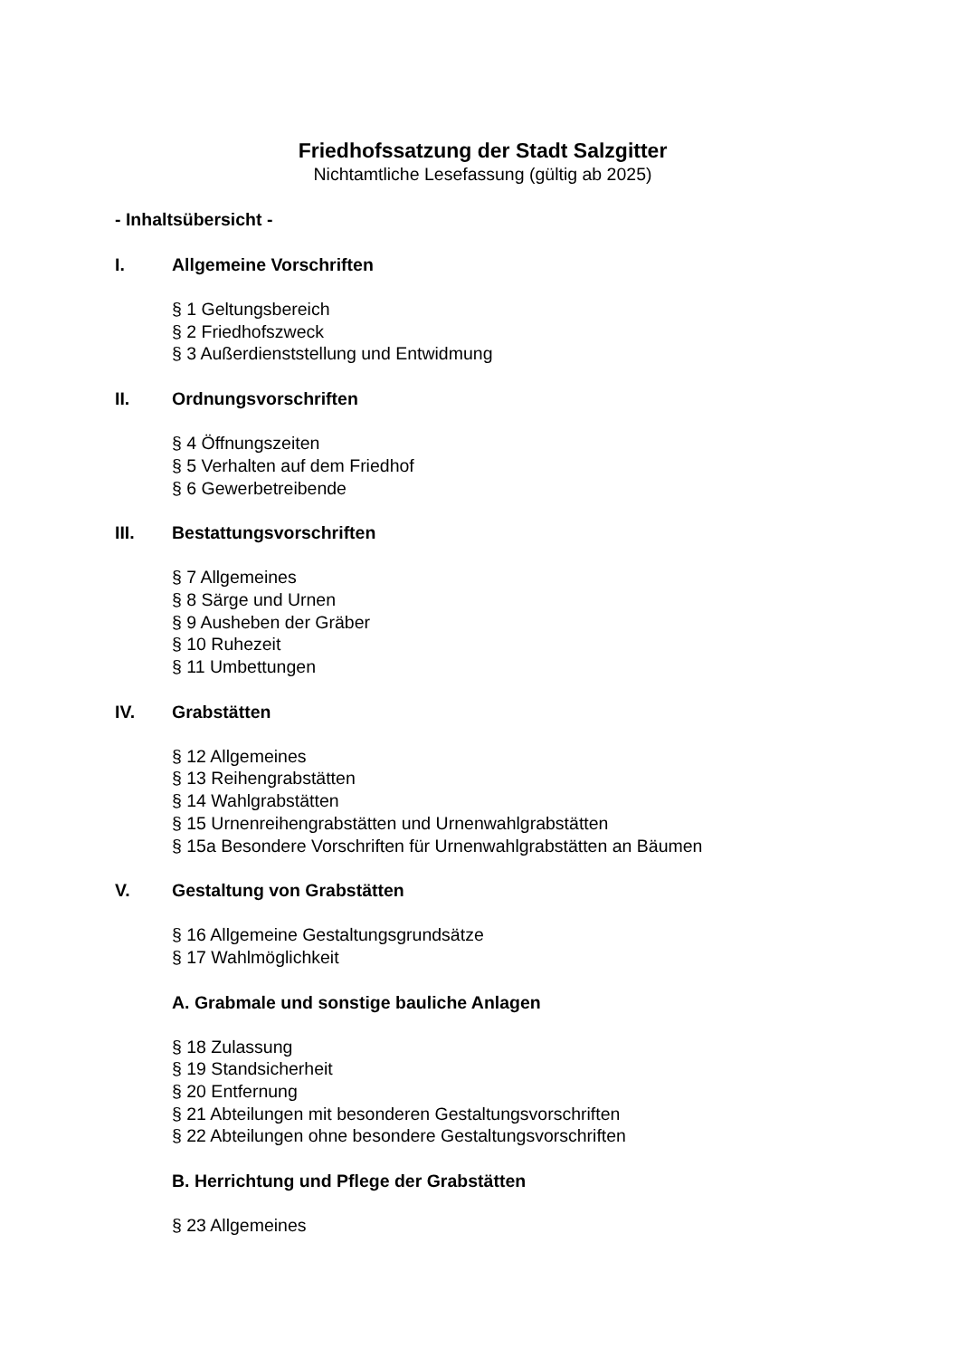Friedhofssatzung der Stadt Salzgitter
Nichtamtliche Lesefassung (gültig ab 2025)
- Inhaltsübersicht -
I. Allgemeine Vorschriften
§ 1 Geltungsbereich
§ 2 Friedhofszweck
§ 3 Außerdienststellung und Entwidmung
II. Ordnungsvorschriften
§ 4 Öffnungszeiten
§ 5 Verhalten auf dem Friedhof
§ 6 Gewerbetreibende
III. Bestattungsvorschriften
§ 7 Allgemeines
§ 8 Särge und Urnen
§ 9 Ausheben der Gräber
§ 10 Ruhezeit
§ 11 Umbettungen
IV. Grabstätten
§ 12 Allgemeines
§ 13 Reihengrabstätten
§ 14 Wahlgrabstätten
§ 15 Urnenreihengrabstätten und Urnenwahlgrabstätten
§ 15a Besondere Vorschriften für Urnenwahlgrabstätten an Bäumen
V. Gestaltung von Grabstätten
§ 16 Allgemeine Gestaltungsgrundsätze
§ 17 Wahlmöglichkeit
A. Grabmale und sonstige bauliche Anlagen
§ 18 Zulassung
§ 19 Standsicherheit
§ 20 Entfernung
§ 21 Abteilungen mit besonderen Gestaltungsvorschriften
§ 22 Abteilungen ohne besondere Gestaltungsvorschriften
B. Herrichtung und Pflege der Grabstätten
§ 23 Allgemeines